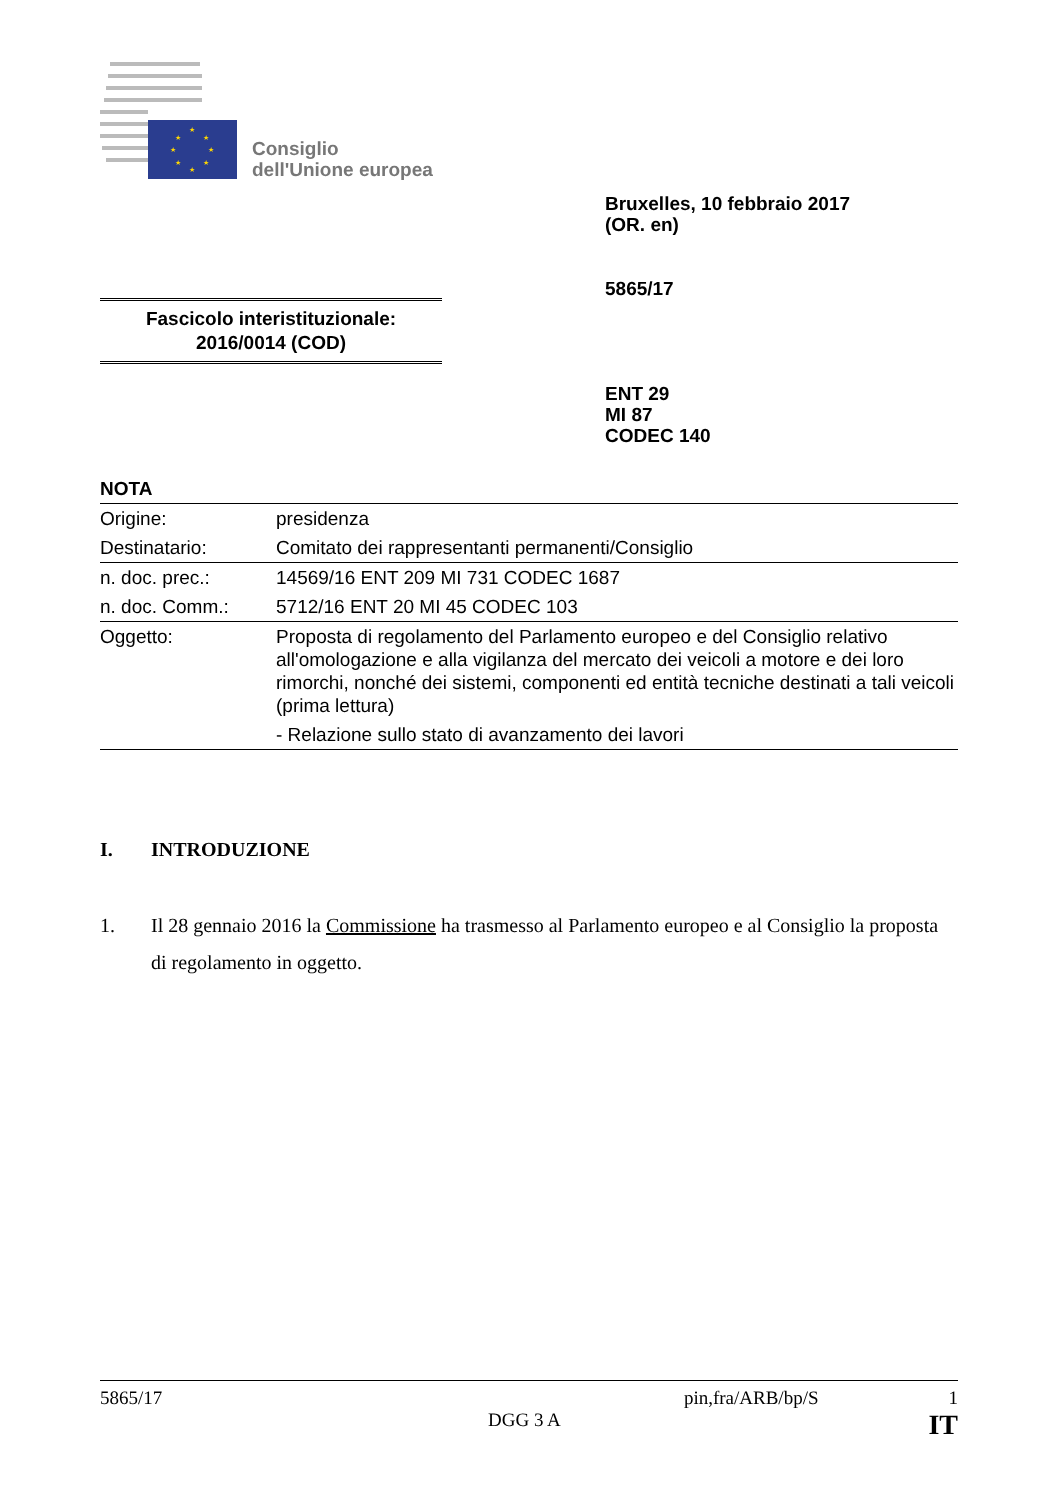★
★
★
★
★
★
★
★
Consiglio
dell'Unione europea
Bruxelles, 10 febbraio 2017
(OR. en)
5865/17
Fascicolo interistituzionale:
2016/0014 (COD)
ENT 29
MI 87
CODEC 140
NOTA
| Origine: | presidenza |
| Destinatario: | Comitato dei rappresentanti permanenti/Consiglio |
| n. doc. prec.: | 14569/16 ENT 209 MI 731 CODEC 1687 |
| n. doc. Comm.: | 5712/16 ENT 20 MI 45 CODEC 103 |
| Oggetto: | Proposta di regolamento del Parlamento europeo e del Consiglio relativo all'omologazione e alla vigilanza del mercato dei veicoli a motore e dei loro rimorchi, nonché dei sistemi, componenti ed entità tecniche destinati a tali veicoli (prima lettura) - Relazione sullo stato di avanzamento dei lavori |
I. INTRODUZIONE
1. Il 28 gennaio 2016 la Commissione ha trasmesso al Parlamento europeo e al Consiglio la proposta di regolamento in oggetto.
5865/17 pin,fra/ARB/bp/S 1
DGG 3 A IT